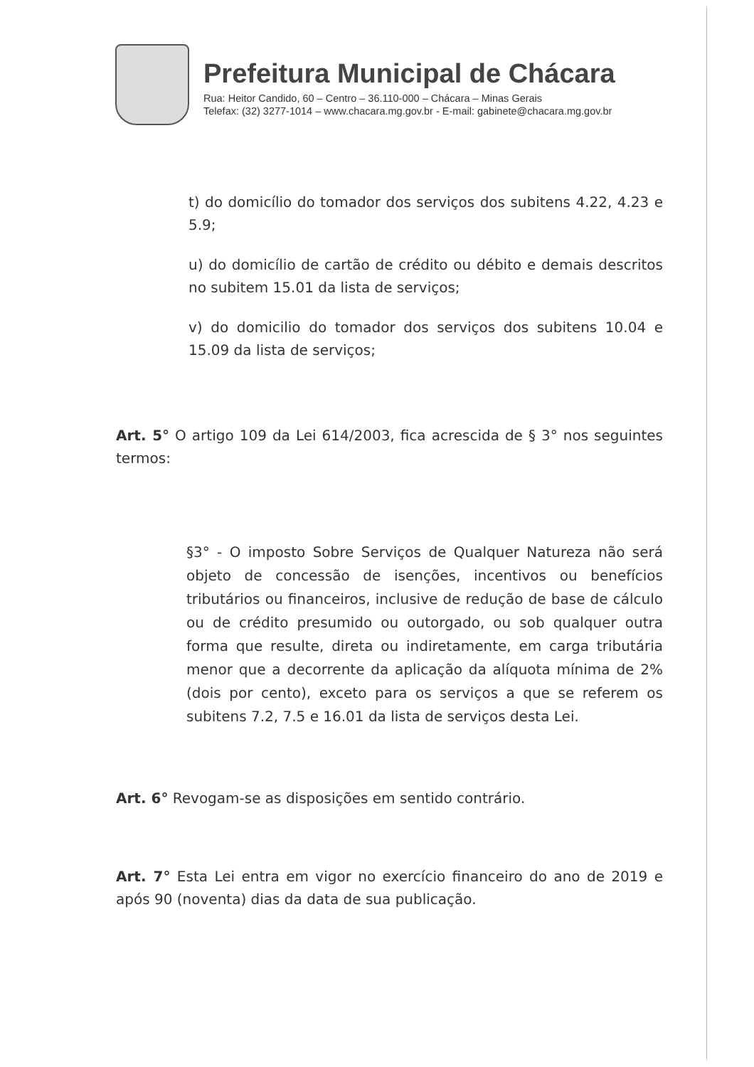Prefeitura Municipal de Chácara
Rua: Heitor Candido, 60 – Centro – 36.110-000 – Chácara – Minas Gerais
Telefax: (32) 3277-1014 – www.chacara.mg.gov.br - E-mail: gabinete@chacara.mg.gov.br
t) do domicílio do tomador dos serviços dos subitens 4.22, 4.23 e 5.9;
u) do domicílio de cartão de crédito ou débito e demais descritos no subitem 15.01 da lista de serviços;
v) do domicilio do tomador dos serviços dos subitens 10.04 e 15.09 da lista de serviços;
Art. 5° O artigo 109 da Lei 614/2003, fica acrescida de § 3° nos seguintes termos:
§3° - O imposto Sobre Serviços de Qualquer Natureza não será objeto de concessão de isenções, incentivos ou benefícios tributários ou financeiros, inclusive de redução de base de cálculo ou de crédito presumido ou outorgado, ou sob qualquer outra forma que resulte, direta ou indiretamente, em carga tributária menor que a decorrente da aplicação da alíquota mínima de 2% (dois por cento), exceto para os serviços a que se referem os subitens 7.2, 7.5 e 16.01 da lista de serviços desta Lei.
Art. 6° Revogam-se as disposições em sentido contrário.
Art. 7° Esta Lei entra em vigor no exercício financeiro do ano de 2019 e após 90 (noventa) dias da data de sua publicação.